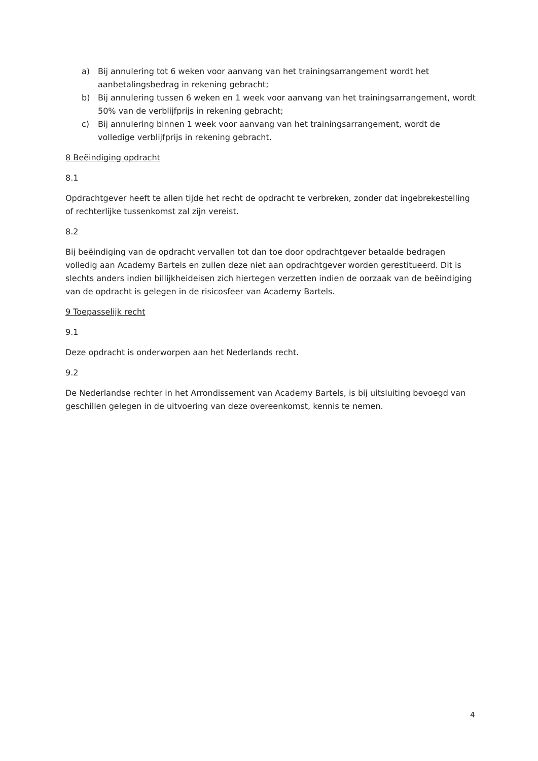a) Bij annulering tot 6 weken voor aanvang van het trainingsarrangement wordt het aanbetalingsbedrag in rekening gebracht;
b) Bij annulering tussen 6 weken en 1 week voor aanvang van het trainingsarrangement, wordt 50% van de verblijfprijs in rekening gebracht;
c) Bij annulering binnen 1 week voor aanvang van het trainingsarrangement, wordt de volledige verblijfprijs in rekening gebracht.
8 Beëindiging opdracht
8.1
Opdrachtgever heeft te allen tijde het recht de opdracht te verbreken, zonder dat ingebrekestelling of rechterlijke tussenkomst zal zijn vereist.
8.2
Bij beëindiging van de opdracht vervallen tot dan toe door opdrachtgever betaalde bedragen volledig aan Academy Bartels en zullen deze niet aan opdrachtgever worden gerestitueerd. Dit is slechts anders indien billijkheideisen zich hiertegen verzetten indien de oorzaak van de beëindiging van de opdracht is gelegen in de risicosfeer van Academy Bartels.
9 Toepasselijk recht
9.1
Deze opdracht is onderworpen aan het Nederlands recht.
9.2
De Nederlandse rechter in het Arrondissement van Academy Bartels, is bij uitsluiting bevoegd van geschillen gelegen in de uitvoering van deze overeenkomst, kennis te nemen.
4